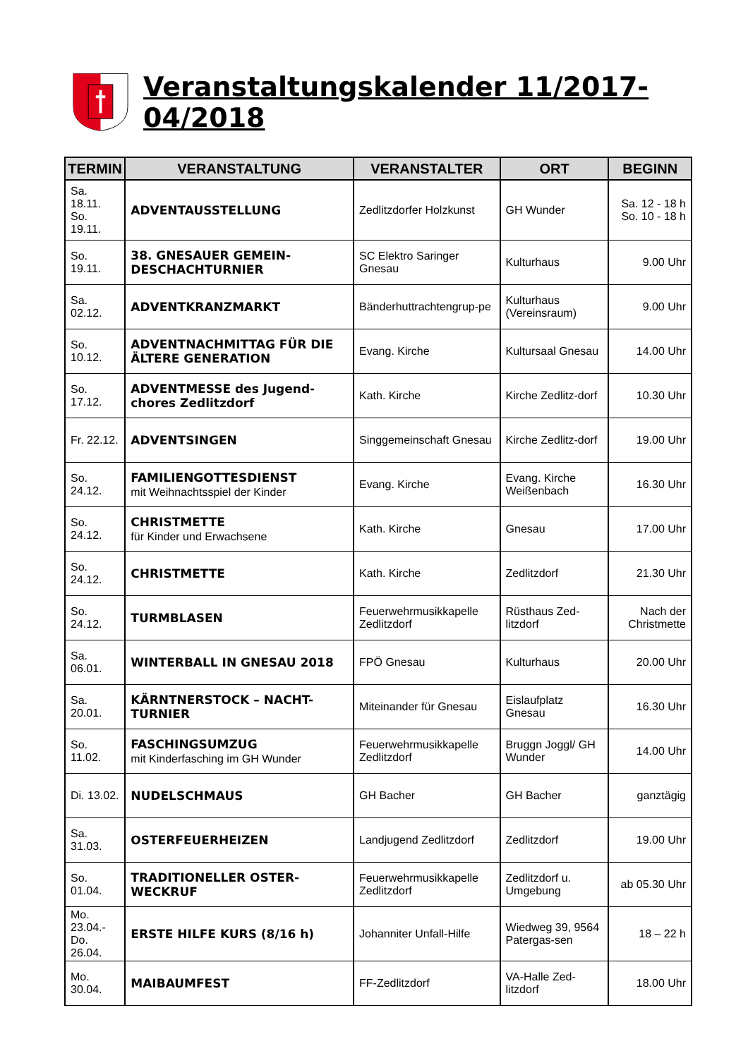Veranstaltungskalender 11/2017-04/2018
| TERMIN | VERANSTALTUNG | VERANSTALTER | ORT | BEGINN |
| --- | --- | --- | --- | --- |
| Sa. 18.11. So. 19.11. | ADVENTAUSSTELLUNG | Zedlitzdorfer Holzkunst | GH Wunder | Sa. 12 - 18 h So. 10 - 18 h |
| So. 19.11. | 38. GNESAUER GEMEIN-DESCHACHTURNIER | SC Elektro Saringer Gnesau | Kulturhaus | 9.00 Uhr |
| Sa. 02.12. | ADVENTKRANZMARKT | Bänderhuttrachtengrup-pe | Kulturhaus (Vereinsraum) | 9.00 Uhr |
| So. 10.12. | ADVENTNACHMITTAG FÜR DIE ÄLTERE GENERATION | Evang. Kirche | Kultursaal Gnesau | 14.00 Uhr |
| So. 17.12. | ADVENTMESSE des Jugend-chores Zedlitzdorf | Kath. Kirche | Kirche Zedlitz-dorf | 10.30 Uhr |
| Fr. 22.12. | ADVENTSINGEN | Singgemeinschaft Gnesau | Kirche Zedlitz-dorf | 19.00 Uhr |
| So. 24.12. | FAMILIENGOTTESDIENST mit Weihnachtsspiel der Kinder | Evang. Kirche | Evang. Kirche Weißenbach | 16.30 Uhr |
| So. 24.12. | CHRISTMETTE für Kinder und Erwachsene | Kath. Kirche | Gnesau | 17.00 Uhr |
| So. 24.12. | CHRISTMETTE | Kath. Kirche | Zedlitzdorf | 21.30 Uhr |
| So. 24.12. | TURMBLASEN | Feuerwehrmusikkapelle Zedlitzdorf | Rüsthaus Zed-litzdorf | Nach der Christmette |
| Sa. 06.01. | WINTERBALL IN GNESAU 2018 | FPÖ Gnesau | Kulturhaus | 20.00 Uhr |
| Sa. 20.01. | KÄRNTNERSTOCK – NACHT-TURNIER | Miteinander für Gnesau | Eislaufplatz Gnesau | 16.30 Uhr |
| So. 11.02. | FASCHINGSUMZUG mit Kinderfasching im GH Wunder | Feuerwehrmusikkapelle Zedlitzdorf | Bruggn Joggl/ GH Wunder | 14.00 Uhr |
| Di. 13.02. | NUDELSCHMAUS | GH Bacher | GH Bacher | ganztägig |
| Sa. 31.03. | OSTERFEUERHEIZEN | Landjugend Zedlitzdorf | Zedlitzdorf | 19.00 Uhr |
| So. 01.04. | TRADITIONELLER OSTER-WECKRUF | Feuerwehrmusikkapelle Zedlitzdorf | Zedlitzdorf u. Umgebung | ab 05.30 Uhr |
| Mo. 23.04.- Do. 26.04. | ERSTE HILFE KURS (8/16 h) | Johanniter Unfall-Hilfe | Wiedweg 39, 9564 Patergas-sen | 18 – 22 h |
| Mo. 30.04. | MAIBAUMFEST | FF-Zedlitzdorf | VA-Halle Zed-litzdorf | 18.00 Uhr |